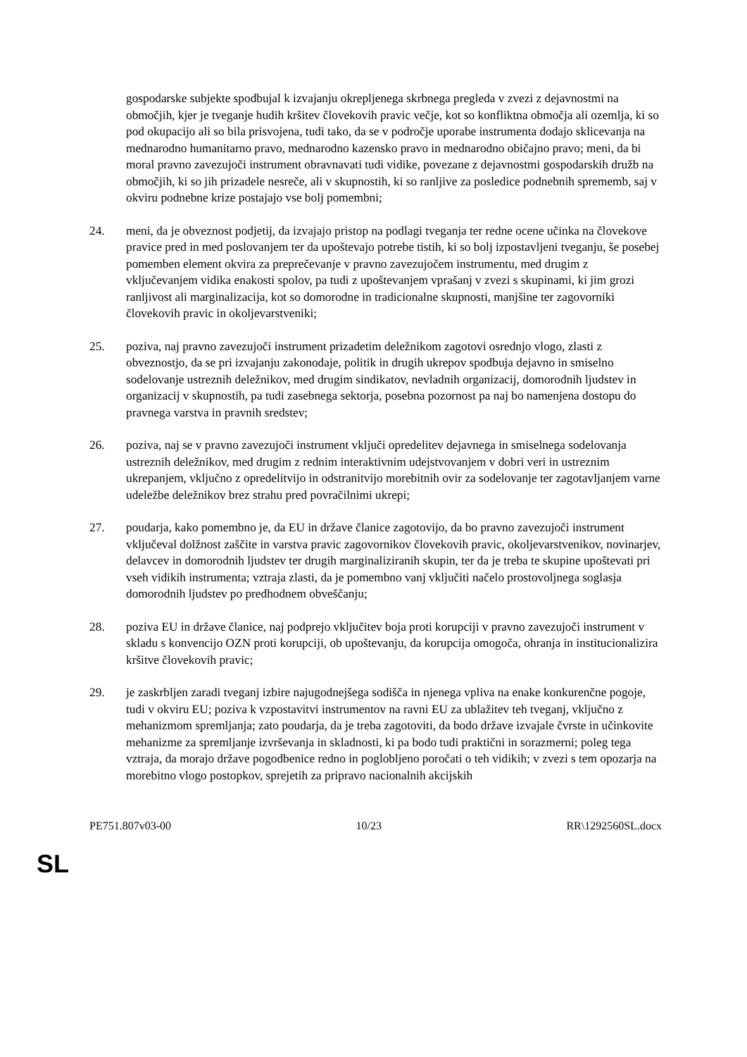gospodarske subjekte spodbujal k izvajanju okrepljenega skrbnega pregleda v zvezi z dejavnostmi na območjih, kjer je tveganje hudih kršitev človekovih pravic večje, kot so konfliktna območja ali ozemlja, ki so pod okupacijo ali so bila prisvojena, tudi tako, da se v področje uporabe instrumenta dodajo sklicevanja na mednarodno humanitarno pravo, mednarodno kazensko pravo in mednarodno običajno pravo; meni, da bi moral pravno zavezujoči instrument obravnavati tudi vidike, povezane z dejavnostmi gospodarskih družb na območjih, ki so jih prizadele nesreče, ali v skupnostih, ki so ranljive za posledice podnebnih sprememb, saj v okviru podnebne krize postajajo vse bolj pomembni;
24. meni, da je obveznost podjetij, da izvajajo pristop na podlagi tveganja ter redne ocene učinka na človekove pravice pred in med poslovanjem ter da upoštevajo potrebe tistih, ki so bolj izpostavljeni tveganju, še posebej pomemben element okvira za preprečevanje v pravno zavezujočem instrumentu, med drugim z vključevanjem vidika enakosti spolov, pa tudi z upoštevanjem vprašanj v zvezi s skupinami, ki jim grozi ranljivost ali marginalizacija, kot so domorodne in tradicionalne skupnosti, manjšine ter zagovorniki človekovih pravic in okoljevarstveniki;
25. poziva, naj pravno zavezujoči instrument prizadetim deležnikom zagotovi osrednjo vlogo, zlasti z obveznostjo, da se pri izvajanju zakonodaje, politik in drugih ukrepov spodbuja dejavno in smiselno sodelovanje ustreznih deležnikov, med drugim sindikatov, nevladnih organizacij, domorodnih ljudstev in organizacij v skupnostih, pa tudi zasebnega sektorja, posebna pozornost pa naj bo namenjena dostopu do pravnega varstva in pravnih sredstev;
26. poziva, naj se v pravno zavezujoči instrument vključi opredelitev dejavnega in smiselnega sodelovanja ustreznih deležnikov, med drugim z rednim interaktivnim udejstvovanjem v dobri veri in ustreznim ukrepanjem, vključno z opredelitvijo in odstranitvijo morebitnih ovir za sodelovanje ter zagotavljanjem varne udeležbe deležnikov brez strahu pred povračilnimi ukrepi;
27. poudarja, kako pomembno je, da EU in države članice zagotovijo, da bo pravno zavezujoči instrument vključeval dolžnost zaščite in varstva pravic zagovornikov človekovih pravic, okoljevarstvenikov, novinarjev, delavcev in domorodnih ljudstev ter drugih marginaliziranih skupin, ter da je treba te skupine upoštevati pri vseh vidikih instrumenta; vztraja zlasti, da je pomembno vanj vključiti načelo prostovoljnega soglasja domorodnih ljudstev po predhodnem obveščanju;
28. poziva EU in države članice, naj podprejo vključitev boja proti korupciji v pravno zavezujoči instrument v skladu s konvencijo OZN proti korupciji, ob upoštevanju, da korupcija omogoča, ohranja in institucionalizira kršitve človekovih pravic;
29. je zaskrbljen zaradi tveganj izbire najugodnejšega sodišča in njenega vpliva na enake konkurenčne pogoje, tudi v okviru EU; poziva k vzpostavitvi instrumentov na ravni EU za ublažitev teh tveganj, vključno z mehanizmom spremljanja; zato poudarja, da je treba zagotoviti, da bodo države izvajale čvrste in učinkovite mehanizme za spremljanje izvrševanja in skladnosti, ki pa bodo tudi praktični in sorazmerni; poleg tega vztraja, da morajo države pogodbenice redno in poglobljeno poročati o teh vidikih; v zvezi s tem opozarja na morebitno vlogo postopkov, sprejetih za pripravo nacionalnih akcijskih
PE751.807v03-00 10/23 RR\1292560SL.docx
SL